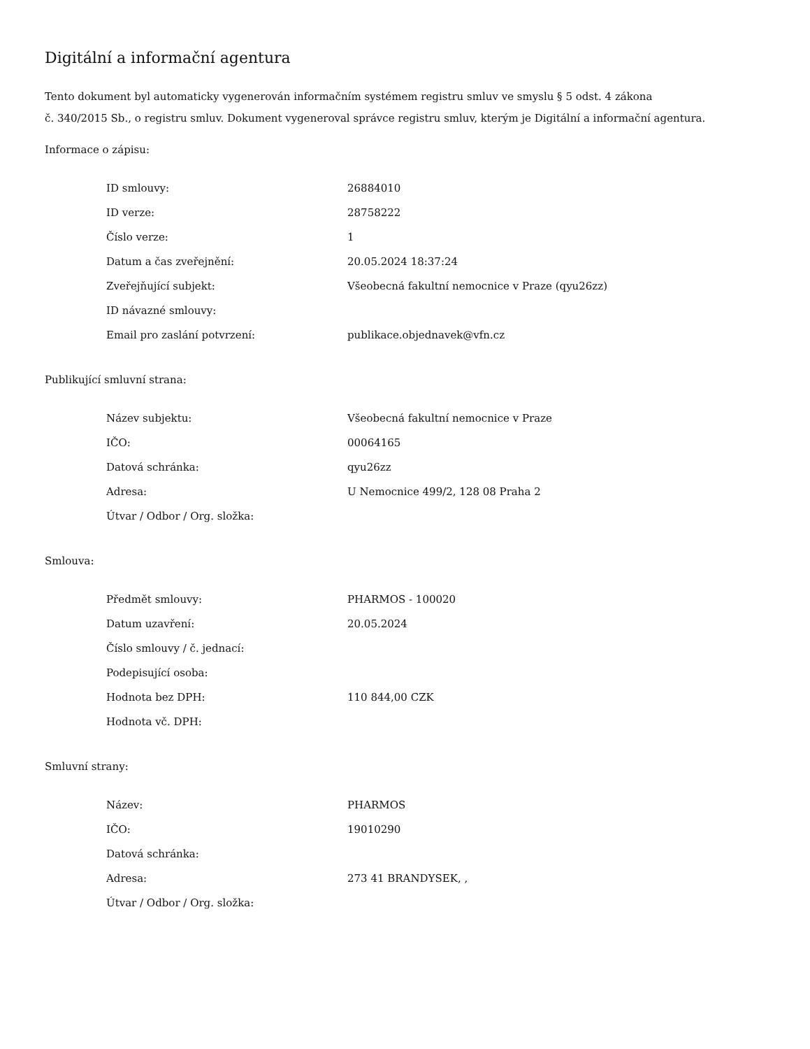Digitální a informační agentura
Tento dokument byl automaticky vygenerován informačním systémem registru smluv ve smyslu § 5 odst. 4 zákona
č. 340/2015 Sb., o registru smluv. Dokument vygeneroval správce registru smluv, kterým je Digitální a informační agentura.
Informace o zápisu:
| ID smlouvy: | 26884010 |
| ID verze: | 28758222 |
| Číslo verze: | 1 |
| Datum a čas zveřejnění: | 20.05.2024 18:37:24 |
| Zveřejňující subjekt: | Všeobecná fakultní nemocnice v Praze (qyu26zz) |
| ID návazné smlouvy: | |
| Email pro zaslání potvrzení: | publikace.objednavek@vfn.cz |
Publikující smluvní strana:
| Název subjektu: | Všeobecná fakultní nemocnice v Praze |
| IČO: | 00064165 |
| Datová schránka: | qyu26zz |
| Adresa: | U Nemocnice 499/2, 128 08 Praha 2 |
| Útvar / Odbor / Org. složka: | |
Smlouva:
| Předmět smlouvy: | PHARMOS - 100020 |
| Datum uzavření: | 20.05.2024 |
| Číslo smlouvy / č. jednací: | |
| Podepisující osoba: | |
| Hodnota bez DPH: | 110 844,00 CZK |
| Hodnota vč. DPH: | |
Smluvní strany:
| Název: | PHARMOS |
| IČO: | 19010290 |
| Datová schránka: | |
| Adresa: | 273 41 BRANDYSEK, , |
| Útvar / Odbor / Org. složka: | |